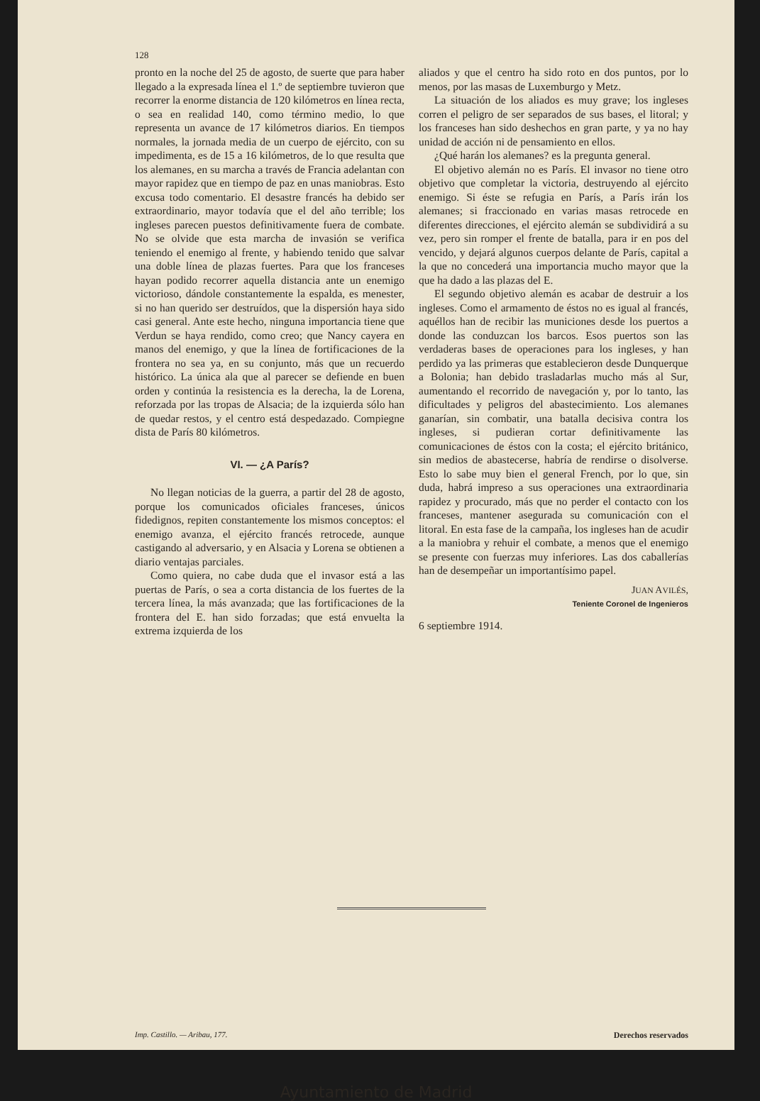128
pronto en la noche del 25 de agosto, de suerte que para haber llegado a la expresada línea el 1.º de septiembre tuvieron que recorrer la enorme distancia de 120 kilómetros en línea recta, o sea en realidad 140, como término medio, lo que representa un avance de 17 kilómetros diarios. En tiempos normales, la jornada media de un cuerpo de ejército, con su impedimenta, es de 15 a 16 kilómetros, de lo que resulta que los alemanes, en su marcha a través de Francia adelantan con mayor rapidez que en tiempo de paz en unas maniobras. Esto excusa todo comentario. El desastre francés ha debido ser extraordinario, mayor todavía que el del año terrible; los ingleses parecen puestos definitivamente fuera de combate. No se olvide que esta marcha de invasión se verifica teniendo el enemigo al frente, y habiendo tenido que salvar una doble línea de plazas fuertes. Para que los franceses hayan podido recorrer aquella distancia ante un enemigo victorioso, dándole constantemente la espalda, es menester, si no han querido ser destruídos, que la dispersión haya sido casi general. Ante este hecho, ninguna importancia tiene que Verdun se haya rendido, como creo; que Nancy cayera en manos del enemigo, y que la línea de fortificaciones de la frontera no sea ya, en su conjunto, más que un recuerdo histórico. La única ala que al parecer se defiende en buen orden y continúa la resistencia es la derecha, la de Lorena, reforzada por las tropas de Alsacia; de la izquierda sólo han de quedar restos, y el centro está despedazado. Compiegne dista de París 80 kilómetros.
VI. — ¿A París?
No llegan noticias de la guerra, a partir del 28 de agosto, porque los comunicados oficiales franceses, únicos fidedignos, repiten constantemente los mismos conceptos: el enemigo avanza, el ejército francés retrocede, aunque castigando al adversario, y en Alsacia y Lorena se obtienen a diario ventajas parciales.
Como quiera, no cabe duda que el invasor está a las puertas de París, o sea a corta distancia de los fuertes de la tercera línea, la más avanzada; que las fortificaciones de la frontera del E. han sido forzadas; que está envuelta la extrema izquierda de los
aliados y que el centro ha sido roto en dos puntos, por lo menos, por las masas de Luxemburgo y Metz.
La situación de los aliados es muy grave; los ingleses corren el peligro de ser separados de sus bases, el litoral; y los franceses han sido deshechos en gran parte, y ya no hay unidad de acción ni de pensamiento en ellos.
¿Qué harán los alemanes? es la pregunta general.
El objetivo alemán no es París. El invasor no tiene otro objetivo que completar la victoria, destruyendo al ejército enemigo. Si éste se refugia en París, a París irán los alemanes; si fraccionado en varias masas retrocede en diferentes direcciones, el ejército alemán se subdividirá a su vez, pero sin romper el frente de batalla, para ir en pos del vencido, y dejará algunos cuerpos delante de París, capital a la que no concederá una importancia mucho mayor que la que ha dado a las plazas del E.
El segundo objetivo alemán es acabar de destruir a los ingleses. Como el armamento de éstos no es igual al francés, aquéllos han de recibir las municiones desde los puertos a donde las conduzcan los barcos. Esos puertos son las verdaderas bases de operaciones para los ingleses, y han perdido ya las primeras que establecieron desde Dunquerque a Bolonia; han debido trasladarlas mucho más al Sur, aumentando el recorrido de navegación y, por lo tanto, las dificultades y peligros del abastecimiento. Los alemanes ganarían, sin combatir, una batalla decisiva contra los ingleses, si pudieran cortar definitivamente las comunicaciones de éstos con la costa; el ejército británico, sin medios de abastecerse, habría de rendirse o disolverse. Esto lo sabe muy bien el general French, por lo que, sin duda, habrá impreso a sus operaciones una extraordinaria rapidez y procurado, más que no perder el contacto con los franceses, mantener asegurada su comunicación con el litoral. En esta fase de la campaña, los ingleses han de acudir a la maniobra y rehuir el combate, a menos que el enemigo se presente con fuerzas muy inferiores. Las dos caballerías han de desempeñar un importantísimo papel.
JUAN AVILÉS,
Teniente Coronel de Ingenieros
6 septiembre 1914.
Imp. Castillo. — Aribau, 177. Derechos reservados
Ayuntamiento de Madrid